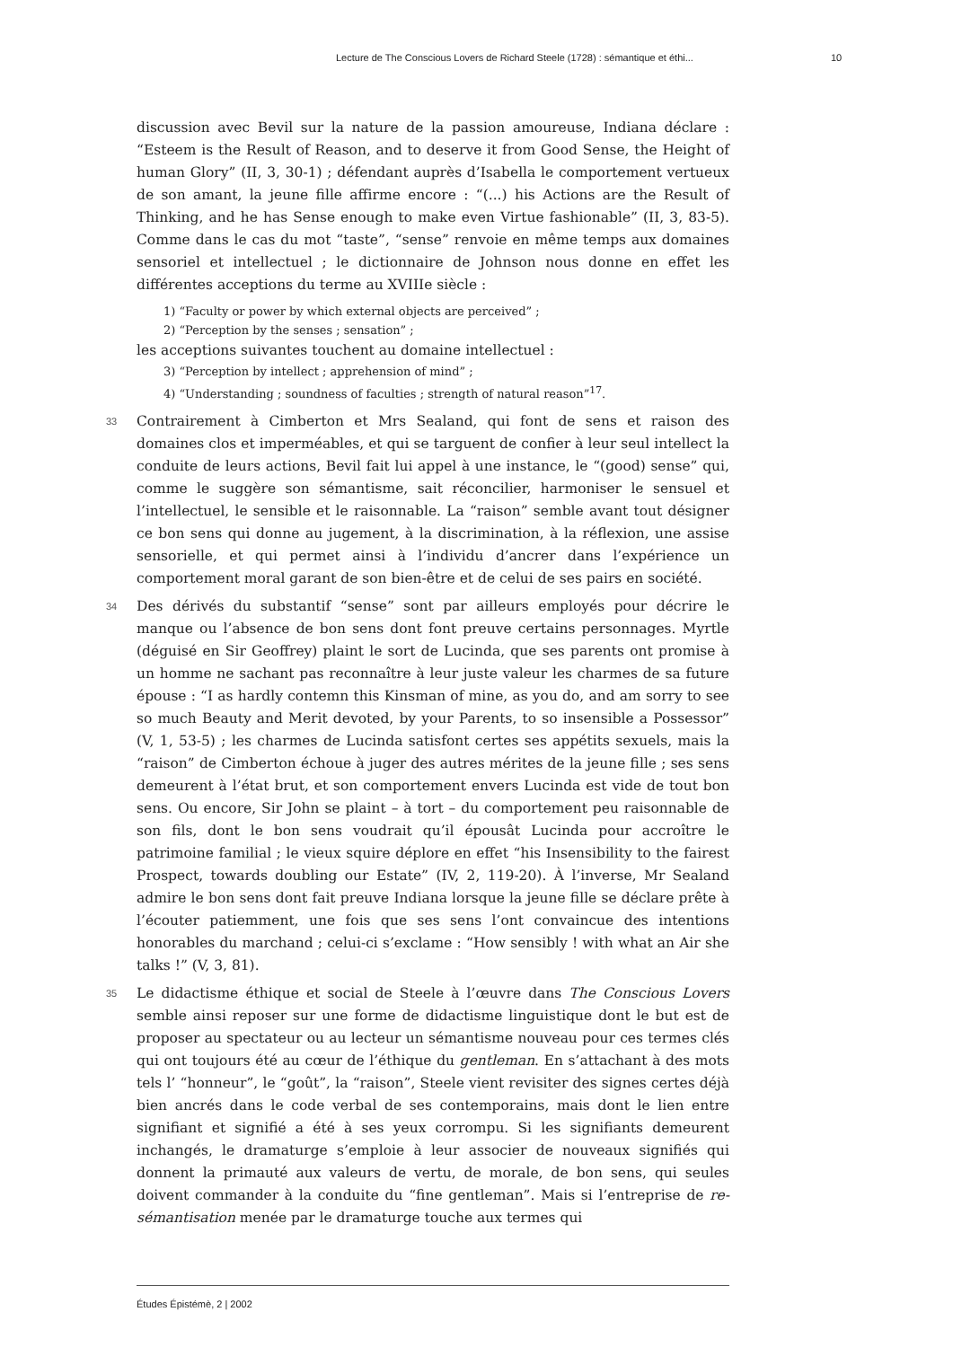Lecture de The Conscious Lovers de Richard Steele (1728) : sémantique et éthi... 10
discussion avec Bevil sur la nature de la passion amoureuse, Indiana déclare : “Esteem is the Result of Reason, and to deserve it from Good Sense, the Height of human Glory” (II, 3, 30-1) ; défendant auprès d’Isabella le comportement vertueux de son amant, la jeune fille affirme encore : “(...) his Actions are the Result of Thinking, and he has Sense enough to make even Virtue fashionable” (II, 3, 83-5). Comme dans le cas du mot “taste”, “sense” renvoie en même temps aux domaines sensoriel et intellectuel ; le dictionnaire de Johnson nous donne en effet les différentes acceptions du terme au XVIIIe siècle :
1) “Faculty or power by which external objects are perceived” ;
2) “Perception by the senses ; sensation” ;
les acceptions suivantes touchent au domaine intellectuel :
3) “Perception by intellect ; apprehension of mind” ;
4) “Understanding ; soundness of faculties ; strength of natural reason”<sup>17</sup>.
33 Contrairement à Cimberton et Mrs Sealand, qui font de sens et raison des domaines clos et imperméables, et qui se targuent de confier à leur seul intellect la conduite de leurs actions, Bevil fait lui appel à une instance, le “(good) sense” qui, comme le suggère son sémantisme, sait réconcilier, harmoniser le sensuel et l’intellectuel, le sensible et le raisonnable. La “raison” semble avant tout désigner ce bon sens qui donne au jugement, à la discrimination, à la réflexion, une assise sensorielle, et qui permet ainsi à l’individu d’ancrer dans l’expérience un comportement moral garant de son bien-être et de celui de ses pairs en société.
34 Des dérivés du substantif “sense” sont par ailleurs employés pour décrire le manque ou l’absence de bon sens dont font preuve certains personnages. Myrtle (déguisé en Sir Geoffrey) plaint le sort de Lucinda, que ses parents ont promise à un homme ne sachant pas reconnaître à leur juste valeur les charmes de sa future épouse : “I as hardly contemn this Kinsman of mine, as you do, and am sorry to see so much Beauty and Merit devoted, by your Parents, to so insensible a Possessor” (V, 1, 53-5) ; les charmes de Lucinda satisfont certes ses appétits sexuels, mais la “raison” de Cimberton échoue à juger des autres mérites de la jeune fille ; ses sens demeurent à l’état brut, et son comportement envers Lucinda est vide de tout bon sens. Ou encore, Sir John se plaint – à tort – du comportement peu raisonnable de son fils, dont le bon sens voudrait qu’il épousât Lucinda pour accroître le patrimoine familial ; le vieux squire déplore en effet “his Insensibility to the fairest Prospect, towards doubling our Estate” (IV, 2, 119-20). À l’inverse, Mr Sealand admire le bon sens dont fait preuve Indiana lorsque la jeune fille se déclare prête à l’écouter patiemment, une fois que ses sens l’ont convaincue des intentions honorables du marchand ; celui-ci s’exclame : “How sensibly ! with what an Air she talks !” (V, 3, 81).
35 Le didactisme éthique et social de Steele à l’œuvre dans The Conscious Lovers semble ainsi reposer sur une forme de didactisme linguistique dont le but est de proposer au spectateur ou au lecteur un sémantisme nouveau pour ces termes clés qui ont toujours été au cœur de l’éthique du gentleman. En s’attachant à des mots tels l’ “honneur”, le “goût”, la “raison”, Steele vient revisiter des signes certes déjà bien ancrés dans le code verbal de ses contemporains, mais dont le lien entre signifiant et signifié a été à ses yeux corrompu. Si les signifiants demeurent inchangés, le dramaturge s’emploie à leur associer de nouveaux signifiés qui donnent la primauté aux valeurs de vertu, de morale, de bon sens, qui seules doivent commander à la conduite du “fine gentleman”. Mais si l’entreprise de re-sémantisation menée par le dramaturge touche aux termes qui
Études Épistémè, 2 | 2002